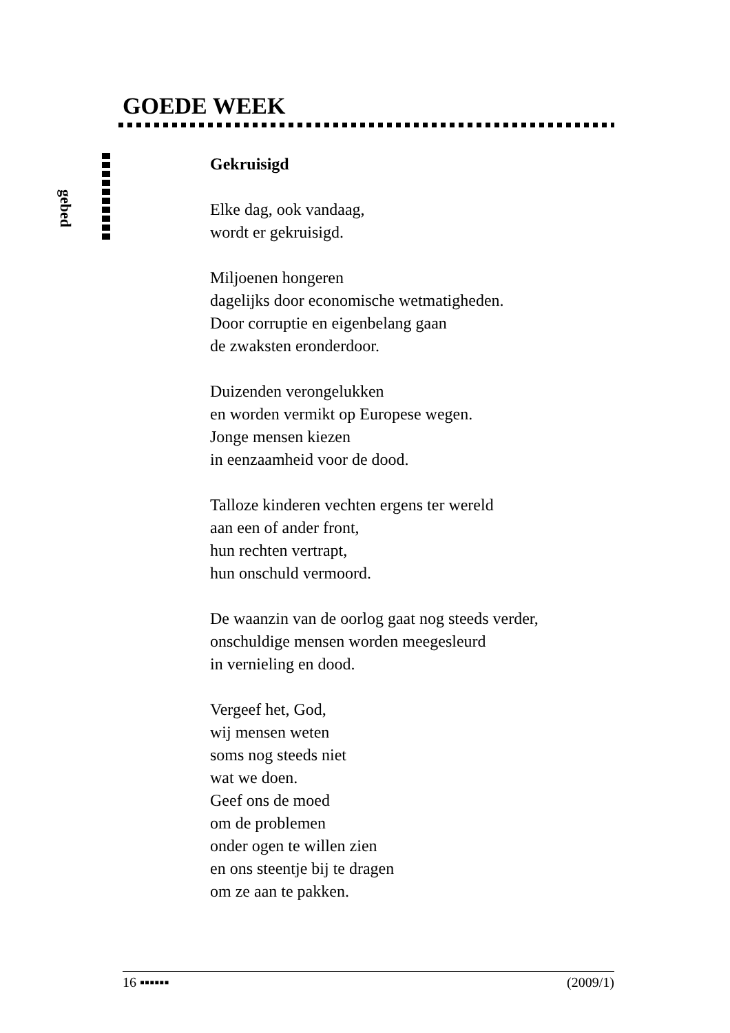GOEDE WEEK
gebed
Gekruisigd
Elke dag, ook vandaag,
wordt er gekruisigd.
Miljoenen hongeren
dagelijks door economische wetmatigheden.
Door corruptie en eigenbelang gaan
de zwaksten eronderdoor.
Duizenden verongelukken
en worden vermikt op Europese wegen.
Jonge mensen kiezen
in eenzaamheid voor de dood.
Talloze kinderen vechten ergens ter wereld
aan een of ander front,
hun rechten vertrapt,
hun onschuld vermoord.
De waanzin van de oorlog gaat nog steeds verder,
onschuldige mensen worden meegesleurd
in vernieling en dood.
Vergeef het, God,
wij mensen weten
soms nog steeds niet
wat we doen.
Geef ons de moed
om de problemen
onder ogen te willen zien
en ons steentje bij te dragen
om ze aan te pakken.
16 ▪▪▪▪▪▪ (2009/1)